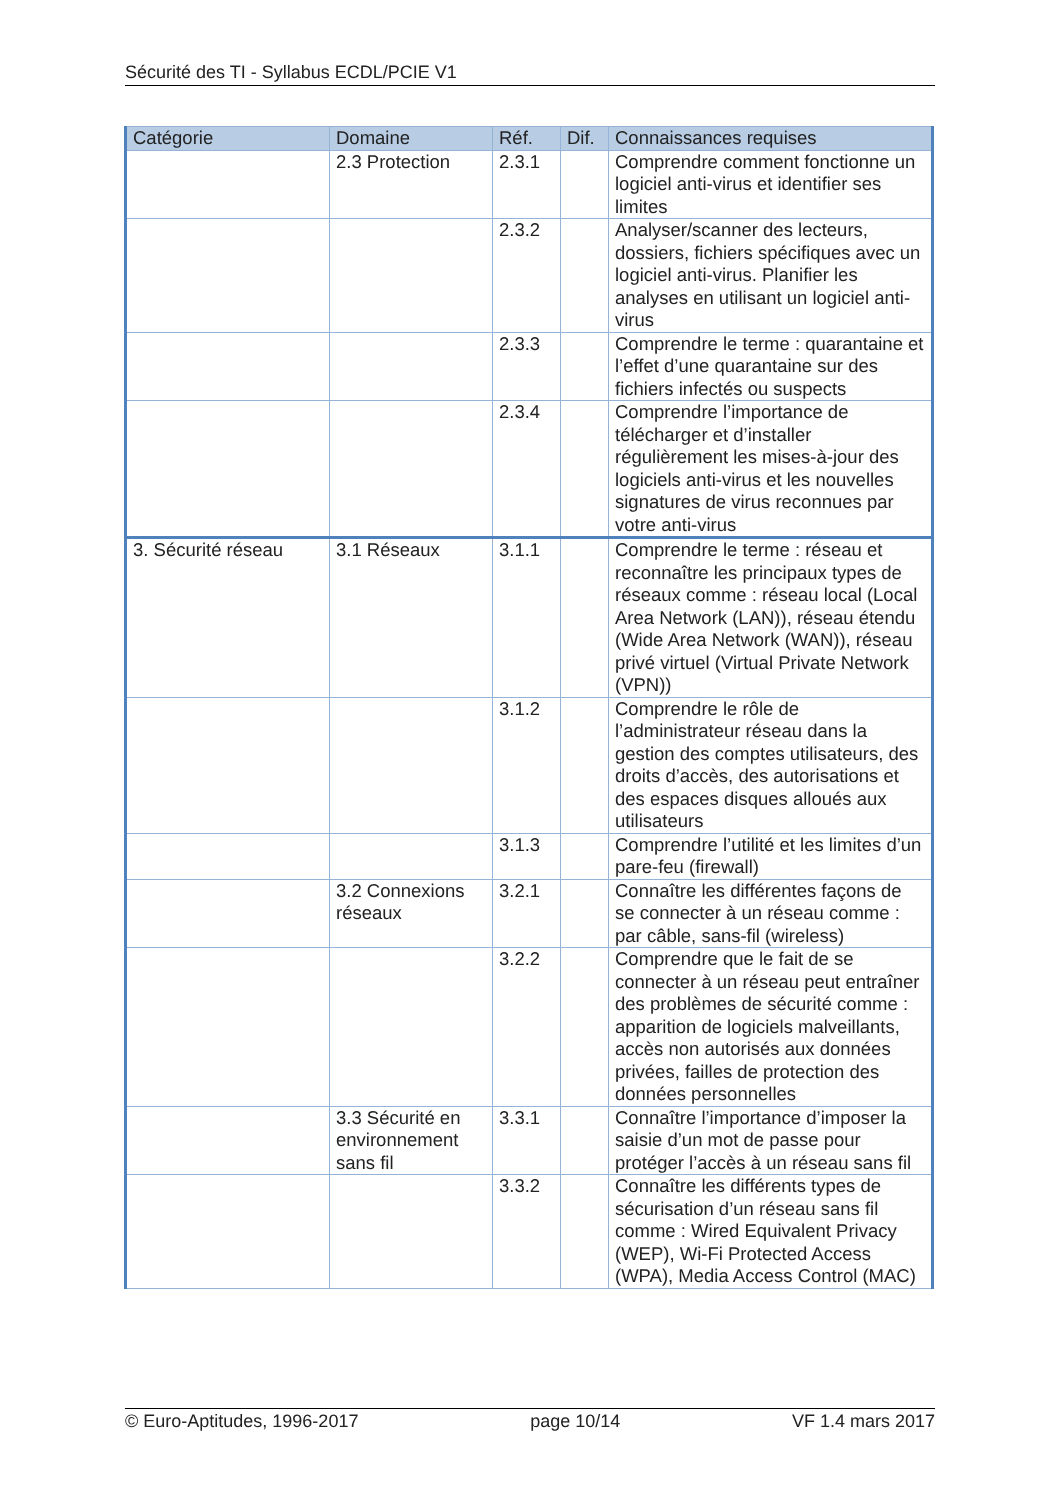Sécurité des TI - Syllabus ECDL/PCIE V1
| Catégorie | Domaine | Réf. | Dif. | Connaissances requises |
| --- | --- | --- | --- | --- |
| | 2.3 Protection | 2.3.1 | | Comprendre comment fonctionne un logiciel anti-virus et identifier ses limites |
| | | 2.3.2 | | Analyser/scanner des lecteurs, dossiers, fichiers spécifiques avec un logiciel anti-virus. Planifier les analyses en utilisant un logiciel anti-virus |
| | | 2.3.3 | | Comprendre le terme : quarantaine et l’effet d’une quarantaine sur des fichiers infectés ou suspects |
| | | 2.3.4 | | Comprendre l’importance de télécharger et d’installer régulièrement les mises-à-jour des logiciels anti-virus et les nouvelles signatures de virus reconnues par votre anti-virus |
| 3. Sécurité réseau | 3.1 Réseaux | 3.1.1 | | Comprendre le terme : réseau et reconnaître les principaux types de réseaux comme : réseau local (Local Area Network (LAN)), réseau étendu (Wide Area Network (WAN)), réseau privé virtuel (Virtual Private Network (VPN)) |
| | | 3.1.2 | | Comprendre le rôle de l’administrateur réseau dans la gestion des comptes utilisateurs, des droits d’accès, des autorisations et des espaces disques alloués aux utilisateurs |
| | | 3.1.3 | | Comprendre l’utilité et les limites d’un pare-feu (firewall) |
| | 3.2 Connexions réseaux | 3.2.1 | | Connaître les différentes façons de se connecter à un réseau comme : par câble, sans-fil (wireless) |
| | | 3.2.2 | | Comprendre que le fait de se connecter à un réseau peut entraîner des problèmes de sécurité comme : apparition de logiciels malveillants, accès non autorisés aux données privées, failles de protection des données personnelles |
| | 3.3 Sécurité en environnement sans fil | 3.3.1 | | Connaître l’importance d’imposer la saisie d’un mot de passe pour protéger l’accès à un réseau sans fil |
| | | 3.3.2 | | Connaître les différents types de sécurisation d’un réseau sans fil comme : Wired Equivalent Privacy (WEP), Wi-Fi Protected Access (WPA), Media Access Control (MAC) |
© Euro-Aptitudes, 1996-2017 page 10/14 VF 1.4 mars 2017